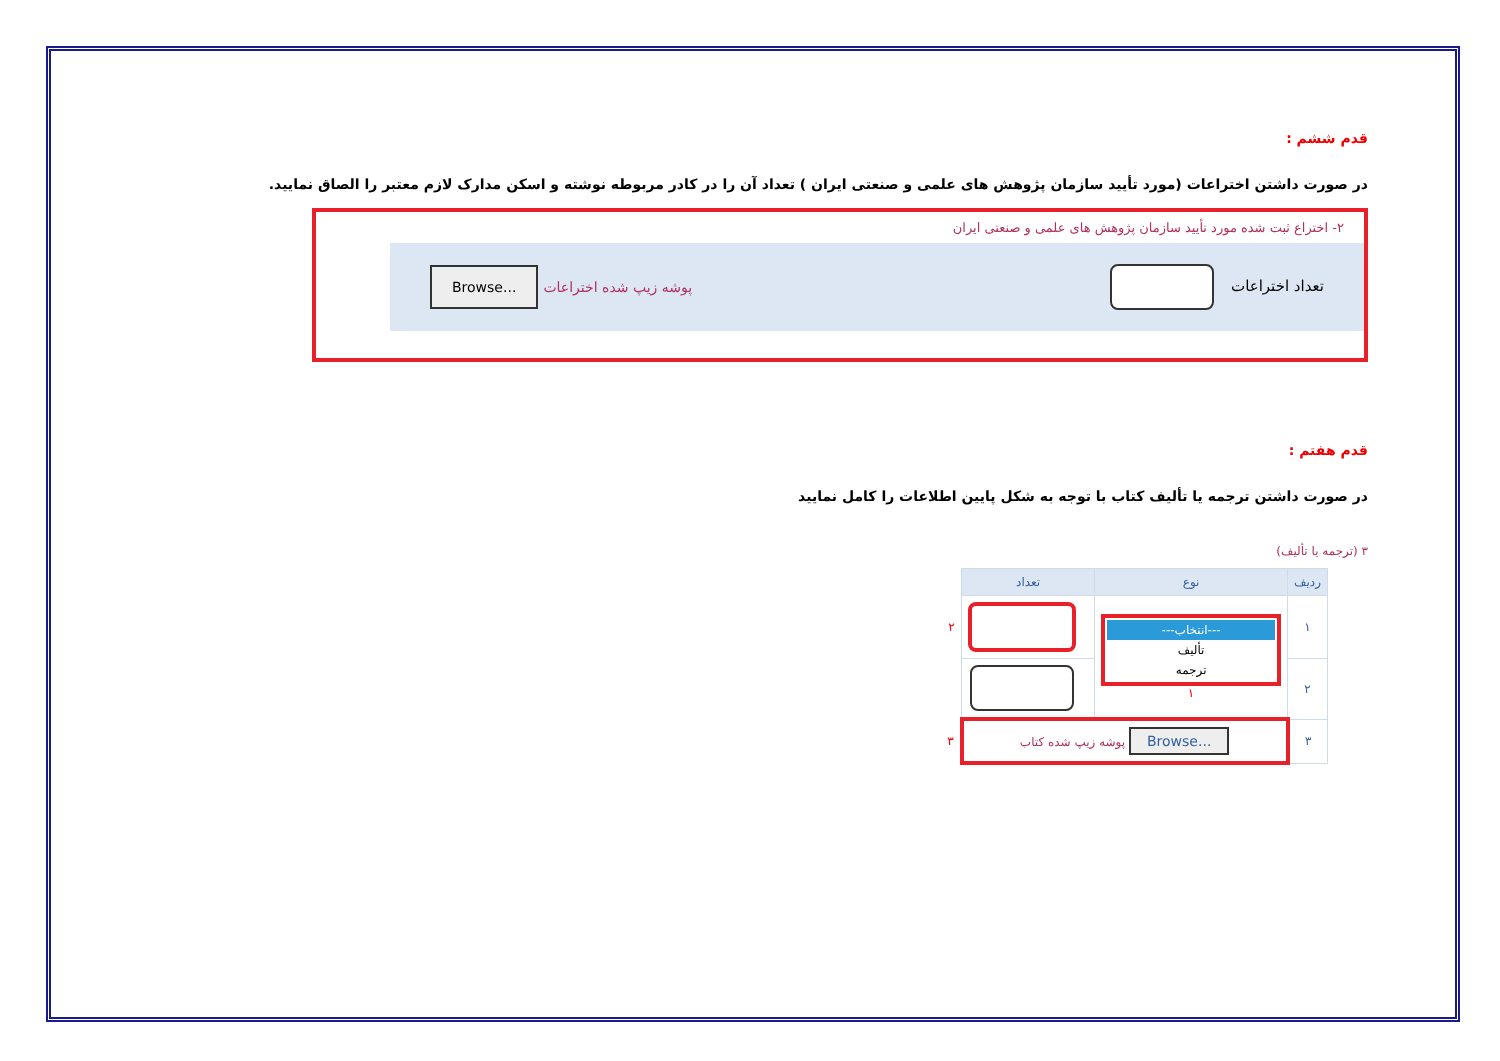قدم ششم :
در صورت داشتن اختراعات (مورد تأیید سازمان پژوهش های علمی و صنعتی ایران ) تعداد آن را در کادر مربوطه نوشته و اسکن مدارک لازم معتبر را الصاق نمایید.
۲- اختراع ثبت شده مورد تأیید سازمان پژوهش های علمی و صنعتی ایران
تعداد اختراعات پوشه زیپ شده اختراعات Browse...
قدم هفتم :
در صورت داشتن ترجمه یا تألیف کتاب با توجه به شکل پایین اطلاعات را کامل نمایید
۳ (ترجمه یا تألیف)
| ردیف | نوع | تعداد | |
| --- | --- | --- | --- |
| ۱ | ---انتخاب--- تألیف ترجمه ۱ | | ۲ |
| ۲ | | | |
| ۳ | Browse... پوشه زیپ شده کتاب | | ۳ |